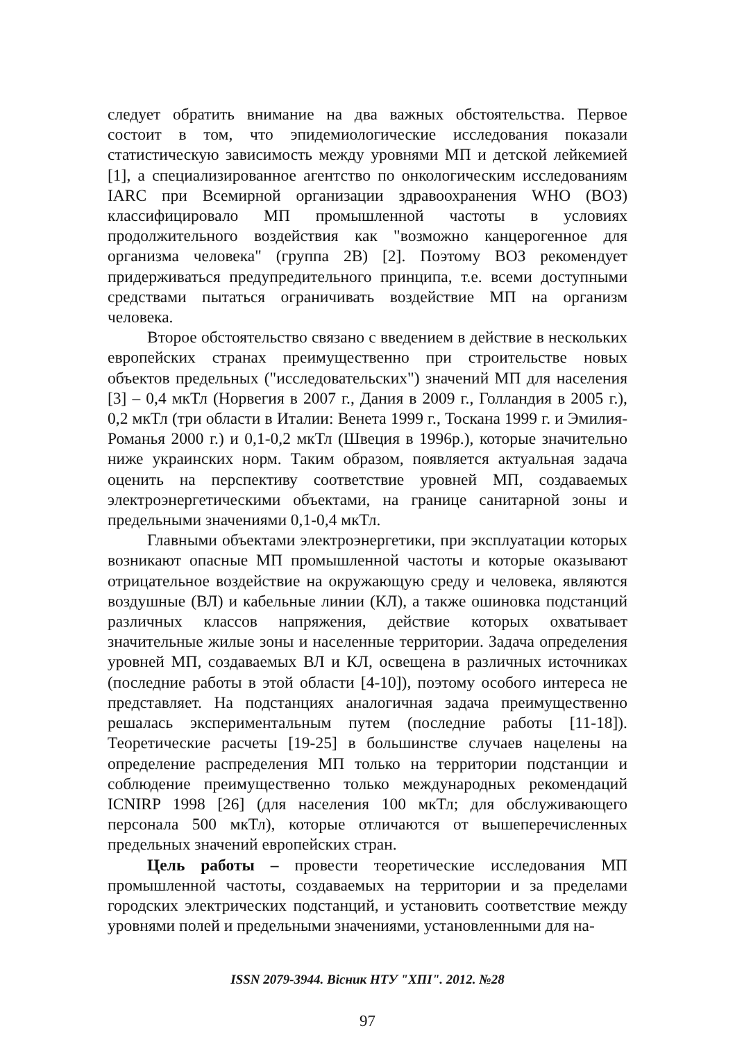следует обратить внимание на два важных обстоятельства. Первое состоит в том, что эпидемиологические исследования показали статистическую зависимость между уровнями МП и детской лейкемией [1], а специализированное агентство по онкологическим исследованиям IARC при Всемирной организации здравоохранения WHO (ВОЗ) классифицировало МП промышленной частоты в условиях продолжительного воздействия как "возможно канцерогенное для организма человека" (группа 2В) [2]. Поэтому ВОЗ рекомендует придерживаться предупредительного принципа, т.е. всеми доступными средствами пытаться ограничивать воздействие МП на организм человека.
Второе обстоятельство связано с введением в действие в нескольких европейских странах преимущественно при строительстве новых объектов предельных ("исследовательских") значений МП для населения [3] – 0,4 мкТл (Норвегия в 2007 г., Дания в 2009 г., Голландия в 2005 г.), 0,2 мкТл (три области в Италии: Венета 1999 г., Тоскана 1999 г. и Эмилия-Романья 2000 г.) и 0,1-0,2 мкТл (Швеция в 1996р.), которые значительно ниже украинских норм. Таким образом, появляется актуальная задача оценить на перспективу соответствие уровней МП, создаваемых электроэнергетическими объектами, на границе санитарной зоны и предельными значениями 0,1-0,4 мкТл.
Главными объектами электроэнергетики, при эксплуатации которых возникают опасные МП промышленной частоты и которые оказывают отрицательное воздействие на окружающую среду и человека, являются воздушные (ВЛ) и кабельные линии (КЛ), а также ошиновка подстанций различных классов напряжения, действие которых охватывает значительные жилые зоны и населенные территории. Задача определения уровней МП, создаваемых ВЛ и КЛ, освещена в различных источниках (последние работы в этой области [4-10]), поэтому особого интереса не представляет. На подстанциях аналогичная задача преимущественно решалась экспериментальным путем (последние работы [11-18]). Теоретические расчеты [19-25] в большинстве случаев нацелены на определение распределения МП только на территории подстанции и соблюдение преимущественно только международных рекомендаций ICNIRP 1998 [26] (для населения 100 мкТл; для обслуживающего персонала 500 мкТл), которые отличаются от вышеперечисленных предельных значений европейских стран.
Цель работы – провести теоретические исследования МП промышленной частоты, создаваемых на территории и за пределами городских электрических подстанций, и установить соответствие между уровнями полей и предельными значениями, установленными для на-
ISSN 2079-3944. Вісник НТУ "ХПІ". 2012. №28
97